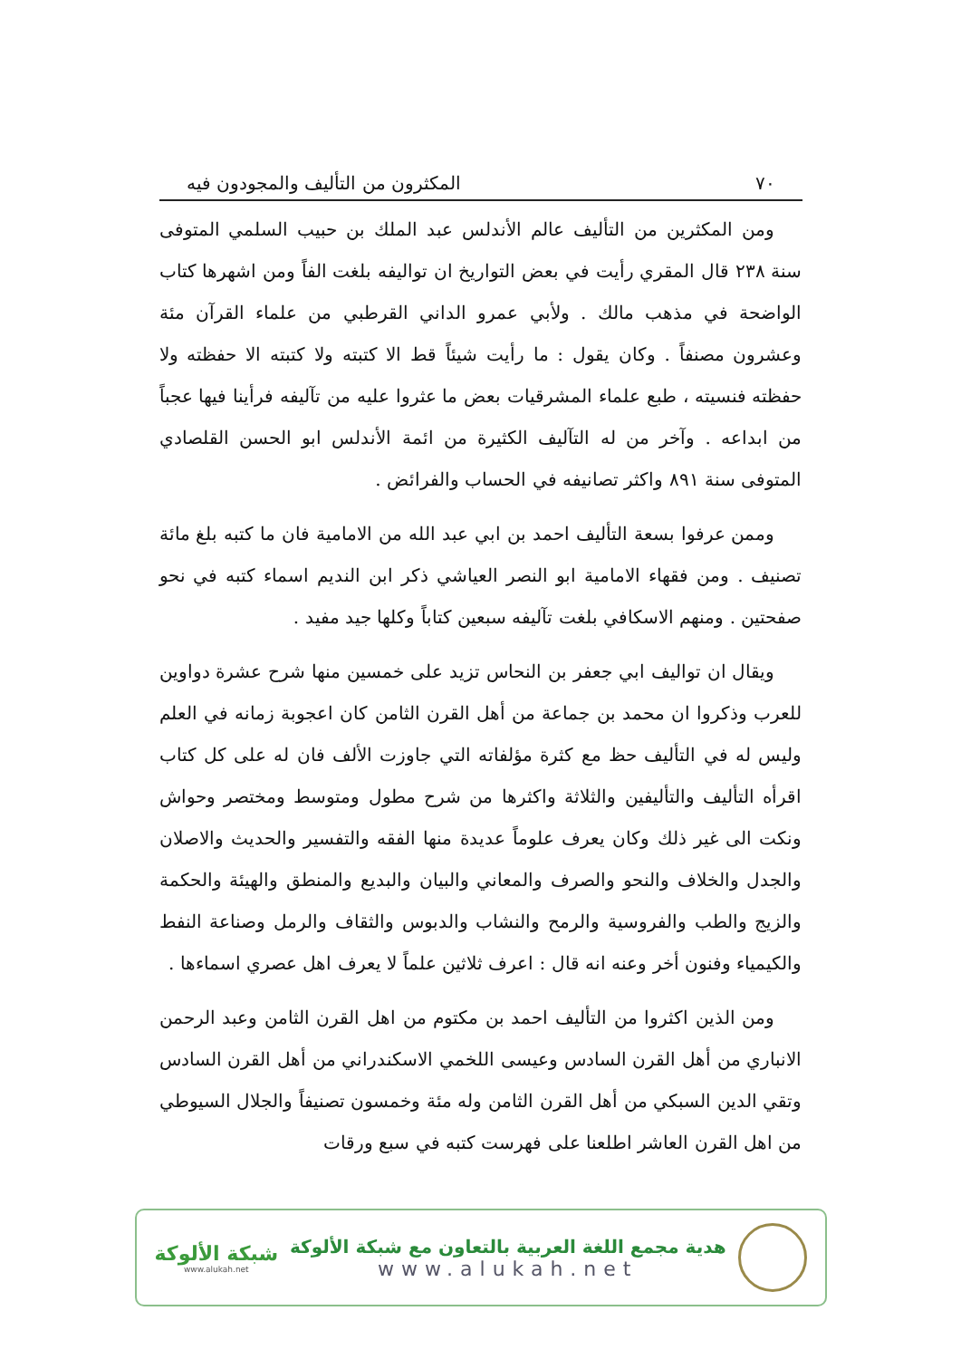٧٠ المكثرون من التأليف والمجودون فيه
ومن المكثرين من التأليف عالم الأندلس عبد الملك بن حبيب السلمي المتوفى سنة ٢٣٨ قال المقري رأيت في بعض التواريخ ان تواليفه بلغت الفاً ومن اشهرها كتاب الواضحة في مذهب مالك . ولأبي عمرو الداني القرطبي من علماء القرآن مئة وعشرون مصنفاً . وكان يقول : ما رأيت شيئاً قط الا كتبته ولا كتبته الا حفظته ولا حفظته فنسيته ، طبع علماء المشرقيات بعض ما عثروا عليه من تآليفه فرأينا فيها عجباً من ابداعه . وآخر من له التآليف الكثيرة من ائمة الأندلس ابو الحسن القلصادي المتوفى سنة ٨٩١ واكثر تصانيفه في الحساب والفرائض .
وممن عرفوا بسعة التأليف احمد بن ابي عبد الله من الامامية فان ما كتبه بلغ مائة تصنيف . ومن فقهاء الامامية ابو النصر العياشي ذكر ابن النديم اسماء كتبه في نحو صفحتين . ومنهم الاسكافي بلغت تآليفه سبعين كتاباً وكلها جيد مفيد .
ويقال ان تواليف ابي جعفر بن النحاس تزيد على خمسين منها شرح عشرة دواوين للعرب وذكروا ان محمد بن جماعة من أهل القرن الثامن كان اعجوبة زمانه في العلم وليس له في التأليف حظ مع كثرة مؤلفاته التي جاوزت الألف فان له على كل كتاب اقرأه التأليف والتأليفين والثلاثة واكثرها من شرح مطول ومتوسط ومختصر وحواش ونكت الى غير ذلك وكان يعرف علوماً عديدة منها الفقه والتفسير والحديث والاصلان والجدل والخلاف والنحو والصرف والمعاني والبيان والبديع والمنطق والهيئة والحكمة والزيج والطب والفروسية والرمح والنشاب والدبوس والثقاف والرمل وصناعة النفط والكيمياء وفنون أخر وعنه انه قال : اعرف ثلاثين علماً لا يعرف اهل عصري اسماءها .
ومن الذين اكثروا من التأليف احمد بن مكتوم من اهل القرن الثامن وعبد الرحمن الانباري من أهل القرن السادس وعيسى اللخمي الاسكندراني من أهل القرن السادس وتقي الدين السبكي من أهل القرن الثامن وله مئة وخمسون تصنيفاً والجلال السيوطي من اهل القرن العاشر اطلعنا على فهرست كتبه في سبع ورقات
هدية مجمع اللغة العربية بالتعاون مع شبكة الألوكة
www.alukah.net
شبكة الألوكة
www.alukah.net